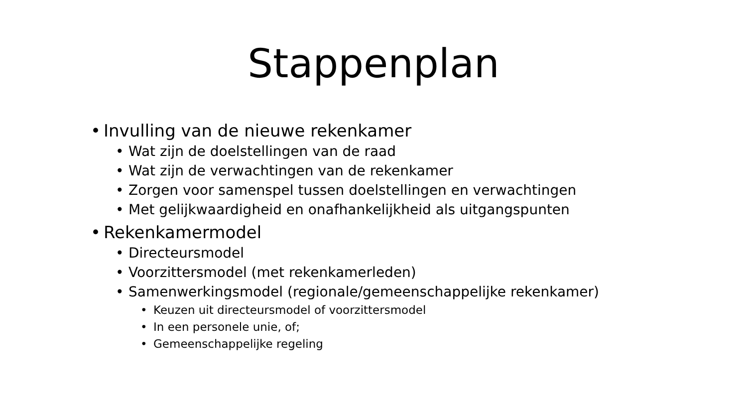Stappenplan
• Invulling van de nieuwe rekenkamer
• Wat zijn de doelstellingen van de raad
• Wat zijn de verwachtingen van de rekenkamer
• Zorgen voor samenspel tussen doelstellingen en verwachtingen
• Met gelijkwaardigheid en onafhankelijkheid als uitgangspunten
• Rekenkamermodel
• Directeursmodel
• Voorzittersmodel (met rekenkamerleden)
• Samenwerkingsmodel (regionale/gemeenschappelijke rekenkamer)
• Keuzen uit directeursmodel of voorzittersmodel
• In een personele unie, of;
• Gemeenschappelijke regeling